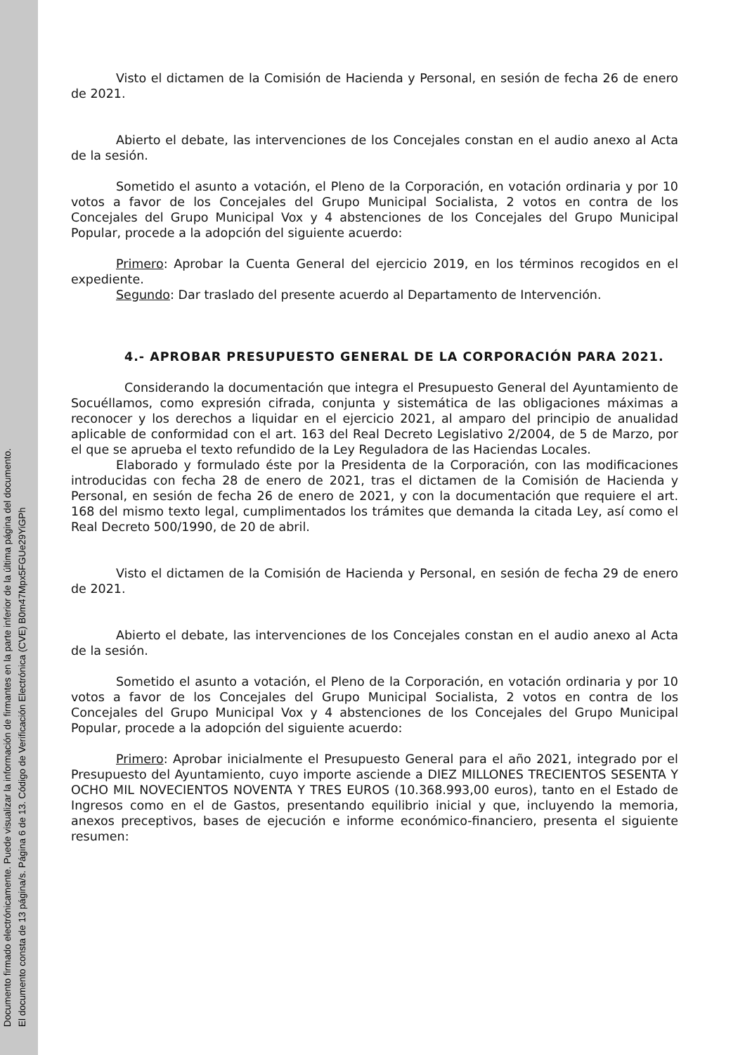Documento firmado electrónicamente. Puede visualizar la información de firmantes en la parte inferior de la última página del documento.
El documento consta de 13 página/s. Página 6 de 13. Código de Verificación Electrónica (CVE) B0m47Mpx5FGUe29YiGPh
Visto el dictamen de la Comisión de Hacienda y Personal, en sesión de fecha 26 de enero de 2021.
Abierto el debate, las intervenciones de los Concejales constan en el audio anexo al Acta de la sesión.
Sometido el asunto a votación, el Pleno de la Corporación, en votación ordinaria y por 10 votos a favor de los Concejales del Grupo Municipal Socialista, 2 votos en contra de los Concejales del Grupo Municipal Vox y 4 abstenciones de los Concejales del Grupo Municipal Popular, procede a la adopción del siguiente acuerdo:
Primero: Aprobar la Cuenta General del ejercicio 2019, en los términos recogidos en el expediente.
Segundo: Dar traslado del presente acuerdo al Departamento de Intervención.
4.- APROBAR PRESUPUESTO GENERAL DE LA CORPORACIÓN PARA 2021.
Considerando la documentación que integra el Presupuesto General del Ayuntamiento de Socuéllamos, como expresión cifrada, conjunta y sistemática de las obligaciones máximas a reconocer y los derechos a liquidar en el ejercicio 2021, al amparo del principio de anualidad aplicable de conformidad con el art. 163 del Real Decreto Legislativo 2/2004, de 5 de Marzo, por el que se aprueba el texto refundido de la Ley Reguladora de las Haciendas Locales.
Elaborado y formulado éste por la Presidenta de la Corporación, con las modificaciones introducidas con fecha 28 de enero de 2021, tras el dictamen de la Comisión de Hacienda y Personal, en sesión de fecha 26 de enero de 2021, y con la documentación que requiere el art. 168 del mismo texto legal, cumplimentados los trámites que demanda la citada Ley, así como el Real Decreto 500/1990, de 20 de abril.
Visto el dictamen de la Comisión de Hacienda y Personal, en sesión de fecha 29 de enero de 2021.
Abierto el debate, las intervenciones de los Concejales constan en el audio anexo al Acta de la sesión.
Sometido el asunto a votación, el Pleno de la Corporación, en votación ordinaria y por 10 votos a favor de los Concejales del Grupo Municipal Socialista, 2 votos en contra de los Concejales del Grupo Municipal Vox y 4 abstenciones de los Concejales del Grupo Municipal Popular, procede a la adopción del siguiente acuerdo:
Primero: Aprobar inicialmente el Presupuesto General para el año 2021, integrado por el Presupuesto del Ayuntamiento, cuyo importe asciende a DIEZ MILLONES TRECIENTOS SESENTA Y OCHO MIL NOVECIENTOS NOVENTA Y TRES EUROS (10.368.993,00 euros), tanto en el Estado de Ingresos como en el de Gastos, presentando equilibrio inicial y que, incluyendo la memoria, anexos preceptivos, bases de ejecución e informe económico-financiero, presenta el siguiente resumen: